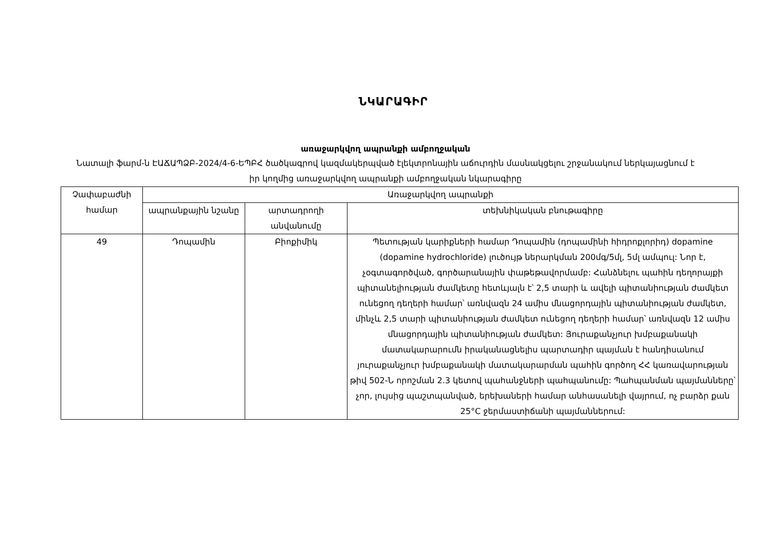ՆԿԱՐԱԳԻՐ
առաջարկվող ապրանքի ամբողջական
Նատալի ֆարմ-ն ԷԱՃԱՊՁԲ-2024/4-6-ԵՊԲՀ ծածկագրով կազմակերպված էլեկտրոնային աճուրդին մասնակցելու շրջանակում ներկայացնում է իր կողմից առաջարկվող ապրանքի ամբողջական նկարագիրը
| Չափաբաժնի համար | Առաջարկվող ապրանքի | | |
| --- | --- | --- | --- |
| | ապրանքային նշանը | արտադրողի անվանումը | տեխնիկական բնութագիրը |
| 49 | Դոպամին | Բիոքիմիկ | Պետության կարիքների համար Դոպամին (դոպամինի հիդրոքլորիդ) dopamine (dopamine hydrochloride) լուծույթ ներարկման 200մգ/5մլ, 5մլ ամպուլ: Նոր է, չօգտագործված, գործարանային փաթեթավորմամբ: Հանձնելու պահին դեղորայքի պիտանելիության ժամկետը հետևյալն է՝ 2,5 տարի և ավելի պիտանիության ժամկետ ունեցող դեղերի համար՝ առնվազն 24 ամիս մնացորդային պիտանիության ժամկետ, մինչև 2,5 տարի պիտանիության ժամկետ ունեցող դեղերի համար՝ առնվազն 12 ամիս մնացորդային պիտանիության ժամկետ: Յուրաքանչյուր խմբաքանակի մատակարարումն իրականացնելիս պարտադիր պայման է հանդիսանում յուրաքանչյուր խմբաքանակի մատակարարման պահին գործող ՀՀ կառավարության թիվ 502-Ն որոշման 2.3 կետով պահանջների պահպանումը: Պահպանման պայմանները՝ չոր, լույսից պաշտպանված, երեխաների համար անհասանելի վայրում, ոչ բարձր քան 25°C ջերմաստիճանի պայմաններում: |